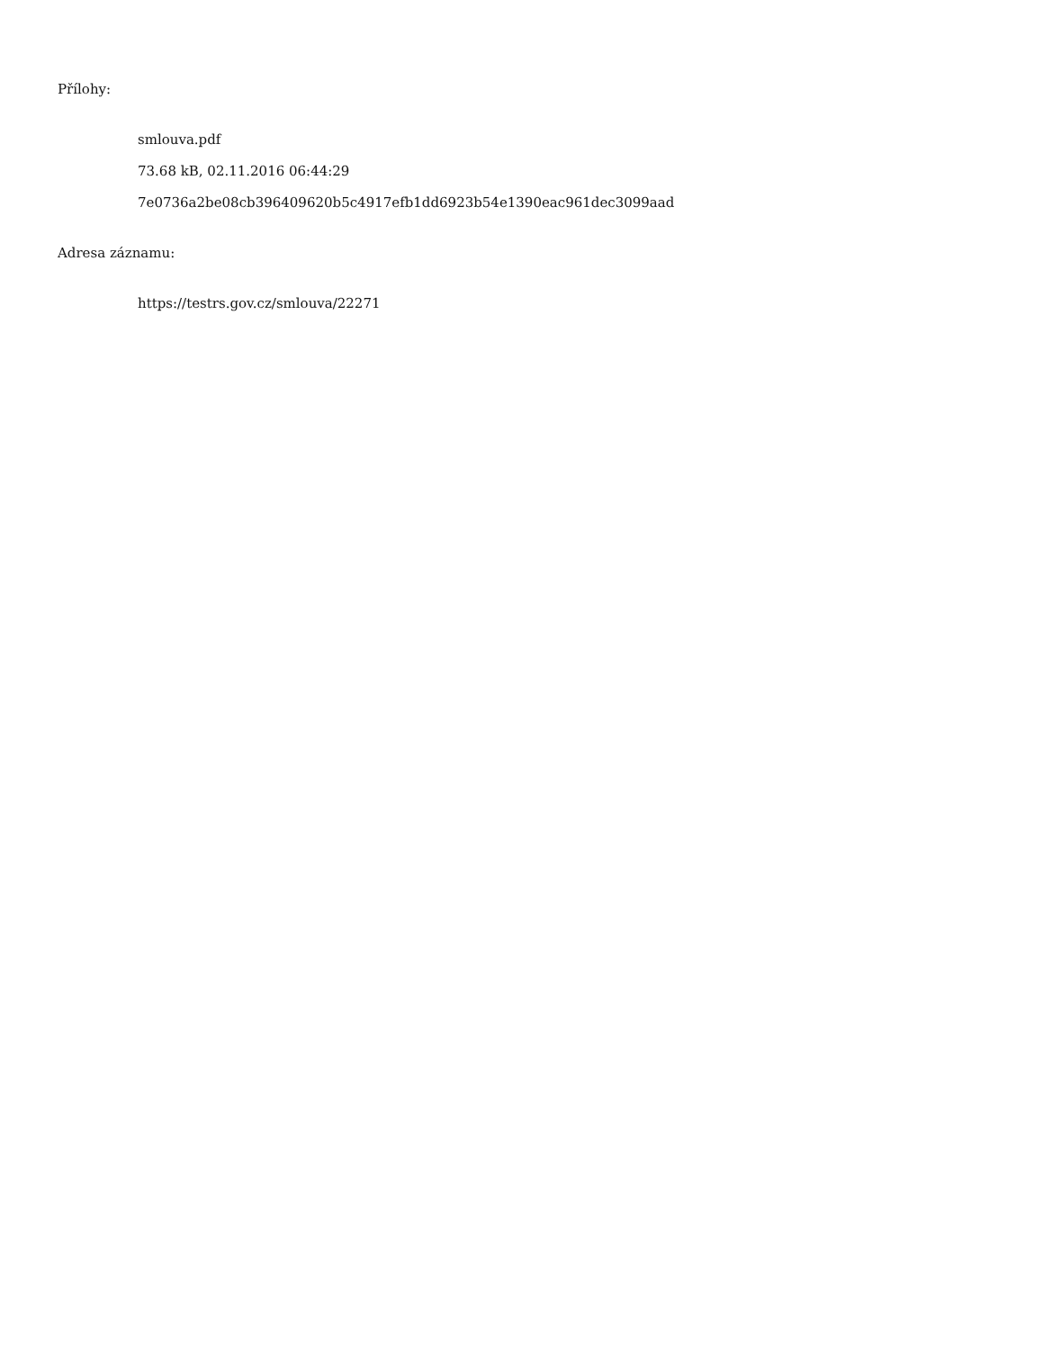Přílohy:
smlouva.pdf
73.68 kB, 02.11.2016 06:44:29
7e0736a2be08cb396409620b5c4917efb1dd6923b54e1390eac961dec3099aad
Adresa záznamu:
https://testrs.gov.cz/smlouva/22271